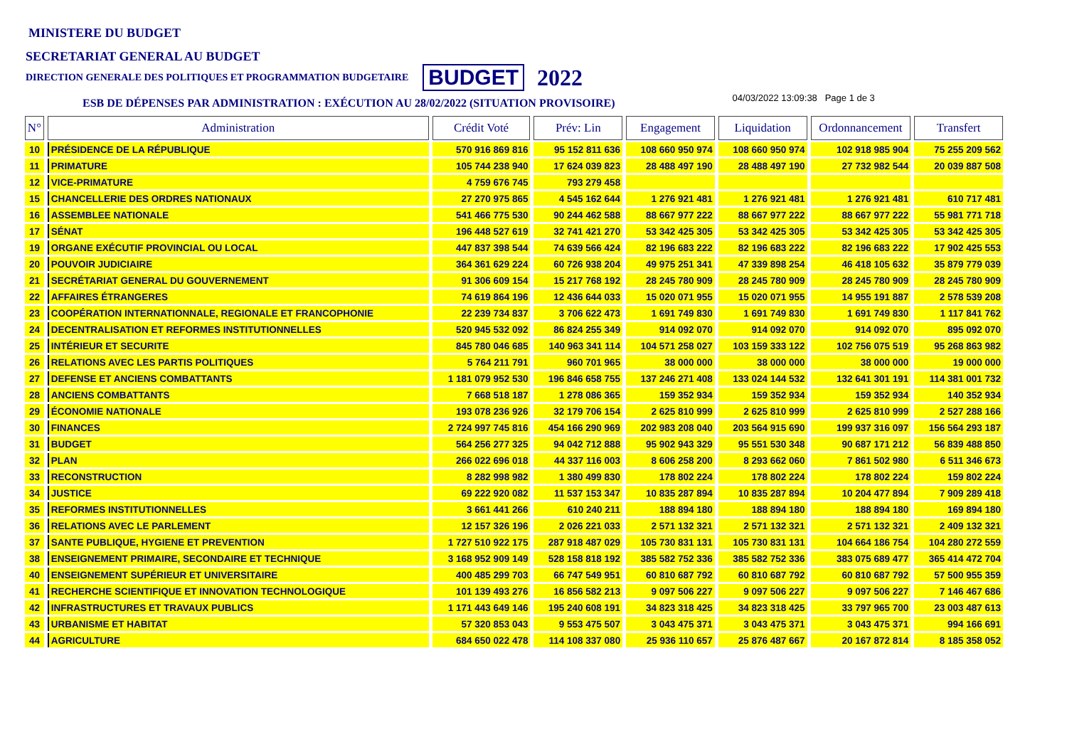MINISTERE DU BUDGET
SECRETARIAT GENERAL AU BUDGET
DIRECTION GENERALE DES POLITIQUES ET PROGRAMMATION BUDGETAIRE BUDGET 2022
ESB DE DÉPENSES PAR ADMINISTRATION : EXÉCUTION AU 28/02/2022 (SITUATION PROVISOIRE) 04/03/2022 13:09:38 Page 1 de 3
| N° | Administration | Crédit Voté | Prév: Lin | Engagement | Liquidation | Ordonnancement | Transfert |
| --- | --- | --- | --- | --- | --- | --- | --- |
| 10 | PRÉSIDENCE DE LA RÉPUBLIQUE | 570 916 869 816 | 95 152 811 636 | 108 660 950 974 | 108 660 950 974 | 102 918 985 904 | 75 255 209 562 |
| 11 | PRIMATURE | 105 744 238 940 | 17 624 039 823 | 28 488 497 190 | 28 488 497 190 | 27 732 982 544 | 20 039 887 508 |
| 12 | VICE-PRIMATURE | 4 759 676 745 | 793 279 458 | | | | |
| 15 | CHANCELLERIE DES ORDRES NATIONAUX | 27 270 975 865 | 4 545 162 644 | 1 276 921 481 | 1 276 921 481 | 1 276 921 481 | 610 717 481 |
| 16 | ASSEMBLEE NATIONALE | 541 466 775 530 | 90 244 462 588 | 88 667 977 222 | 88 667 977 222 | 88 667 977 222 | 55 981 771 718 |
| 17 | SÉNAT | 196 448 527 619 | 32 741 421 270 | 53 342 425 305 | 53 342 425 305 | 53 342 425 305 | 53 342 425 305 |
| 19 | ORGANE EXÉCUTIF PROVINCIAL OU LOCAL | 447 837 398 544 | 74 639 566 424 | 82 196 683 222 | 82 196 683 222 | 82 196 683 222 | 17 902 425 553 |
| 20 | POUVOIR JUDICIAIRE | 364 361 629 224 | 60 726 938 204 | 49 975 251 341 | 47 339 898 254 | 46 418 105 632 | 35 879 779 039 |
| 21 | SECRÉTARIAT GENERAL DU GOUVERNEMENT | 91 306 609 154 | 15 217 768 192 | 28 245 780 909 | 28 245 780 909 | 28 245 780 909 | 28 245 780 909 |
| 22 | AFFAIRES ÉTRANGERES | 74 619 864 196 | 12 436 644 033 | 15 020 071 955 | 15 020 071 955 | 14 955 191 887 | 2 578 539 208 |
| 23 | COOPÉRATION INTERNATIONNALE, REGIONALE ET FRANCOPHONIE | 22 239 734 837 | 3 706 622 473 | 1 691 749 830 | 1 691 749 830 | 1 691 749 830 | 1 117 841 762 |
| 24 | DECENTRALISATION ET REFORMES INSTITUTIONNELLES | 520 945 532 092 | 86 824 255 349 | 914 092 070 | 914 092 070 | 914 092 070 | 895 092 070 |
| 25 | INTÉRIEUR ET SECURITE | 845 780 046 685 | 140 963 341 114 | 104 571 258 027 | 103 159 333 122 | 102 756 075 519 | 95 268 863 982 |
| 26 | RELATIONS AVEC LES PARTIS POLITIQUES | 5 764 211 791 | 960 701 965 | 38 000 000 | 38 000 000 | 38 000 000 | 19 000 000 |
| 27 | DEFENSE ET ANCIENS COMBATTANTS | 1 181 079 952 530 | 196 846 658 755 | 137 246 271 408 | 133 024 144 532 | 132 641 301 191 | 114 381 001 732 |
| 28 | ANCIENS COMBATTANTS | 7 668 518 187 | 1 278 086 365 | 159 352 934 | 159 352 934 | 159 352 934 | 140 352 934 |
| 29 | ÉCONOMIE NATIONALE | 193 078 236 926 | 32 179 706 154 | 2 625 810 999 | 2 625 810 999 | 2 625 810 999 | 2 527 288 166 |
| 30 | FINANCES | 2 724 997 745 816 | 454 166 290 969 | 202 983 208 040 | 203 564 915 690 | 199 937 316 097 | 156 564 293 187 |
| 31 | BUDGET | 564 256 277 325 | 94 042 712 888 | 95 902 943 329 | 95 551 530 348 | 90 687 171 212 | 56 839 488 850 |
| 32 | PLAN | 266 022 696 018 | 44 337 116 003 | 8 606 258 200 | 8 293 662 060 | 7 861 502 980 | 6 511 346 673 |
| 33 | RECONSTRUCTION | 8 282 998 982 | 1 380 499 830 | 178 802 224 | 178 802 224 | 178 802 224 | 159 802 224 |
| 34 | JUSTICE | 69 222 920 082 | 11 537 153 347 | 10 835 287 894 | 10 835 287 894 | 10 204 477 894 | 7 909 289 418 |
| 35 | REFORMES INSTITUTIONNELLES | 3 661 441 266 | 610 240 211 | 188 894 180 | 188 894 180 | 188 894 180 | 169 894 180 |
| 36 | RELATIONS AVEC LE PARLEMENT | 12 157 326 196 | 2 026 221 033 | 2 571 132 321 | 2 571 132 321 | 2 571 132 321 | 2 409 132 321 |
| 37 | SANTE PUBLIQUE, HYGIENE ET PREVENTION | 1 727 510 922 175 | 287 918 487 029 | 105 730 831 131 | 105 730 831 131 | 104 664 186 754 | 104 280 272 559 |
| 38 | ENSEIGNEMENT PRIMAIRE, SECONDAIRE ET TECHNIQUE | 3 168 952 909 149 | 528 158 818 192 | 385 582 752 336 | 385 582 752 336 | 383 075 689 477 | 365 414 472 704 |
| 40 | ENSEIGNEMENT SUPÉRIEUR ET UNIVERSITAIRE | 400 485 299 703 | 66 747 549 951 | 60 810 687 792 | 60 810 687 792 | 60 810 687 792 | 57 500 955 359 |
| 41 | RECHERCHE SCIENTIFIQUE ET INNOVATION TECHNOLOGIQUE | 101 139 493 276 | 16 856 582 213 | 9 097 506 227 | 9 097 506 227 | 9 097 506 227 | 7 146 467 686 |
| 42 | INFRASTRUCTURES ET TRAVAUX PUBLICS | 1 171 443 649 146 | 195 240 608 191 | 34 823 318 425 | 34 823 318 425 | 33 797 965 700 | 23 003 487 613 |
| 43 | URBANISME ET HABITAT | 57 320 853 043 | 9 553 475 507 | 3 043 475 371 | 3 043 475 371 | 3 043 475 371 | 994 166 691 |
| 44 | AGRICULTURE | 684 650 022 478 | 114 108 337 080 | 25 936 110 657 | 25 876 487 667 | 20 167 872 814 | 8 185 358 052 |